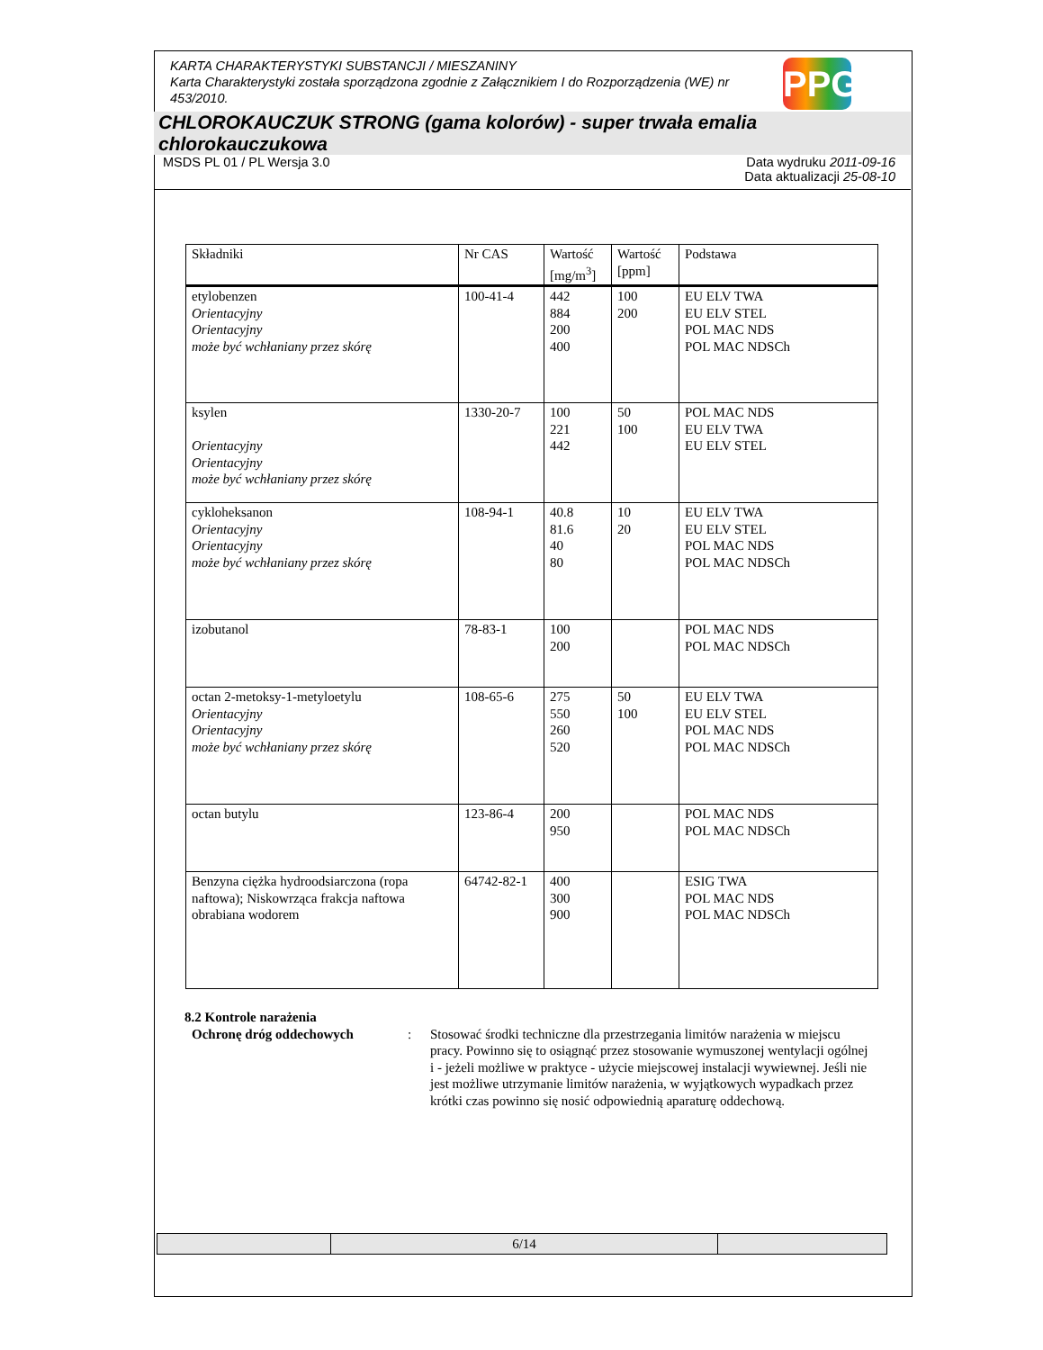KARTA CHARAKTERYSTYKI SUBSTANCJI / MIESZANINY
Karta Charakterystyki została sporządzona zgodnie z Załącznikiem I do Rozporządzenia (WE) nr 453/2010.
PPG
CHLOROKAUCZUK STRONG (gama kolorów) - super trwała emalia chlorokauczukowa
MSDS PL 01 / PL Wersja 3.0 Data wydruku 2011-09-16
Data aktualizacji 25-08-10
| Składniki | Nr CAS | Wartość [mg/m<sup>3</sup>] | Wartość [ppm] | Podstawa |
| --- | --- | --- | --- | --- |
| etylobenzen Orientacyjny Orientacyjny może być wchłaniany przez skórę | 100-41-4 | 442 884 200 400 | 100 200 | EU ELV TWA EU ELV STEL POL MAC NDS POL MAC NDSCh |
| ksylen Orientacyjny Orientacyjny może być wchłaniany przez skórę | 1330-20-7 | 100 221 442 | 50 100 | POL MAC NDS EU ELV TWA EU ELV STEL |
| cykloheksanon Orientacyjny Orientacyjny może być wchłaniany przez skórę | 108-94-1 | 40.8 81.6 40 80 | 10 20 | EU ELV TWA EU ELV STEL POL MAC NDS POL MAC NDSCh |
| izobutanol | 78-83-1 | 100 200 | | POL MAC NDS POL MAC NDSCh |
| octan 2-metoksy-1-metyloetylu Orientacyjny Orientacyjny może być wchłaniany przez skórę | 108-65-6 | 275 550 260 520 | 50 100 | EU ELV TWA EU ELV STEL POL MAC NDS POL MAC NDSCh |
| octan butylu | 123-86-4 | 200 950 | | POL MAC NDS POL MAC NDSCh |
| Benzyna ciężka hydroodsiarczona (ropa naftowa); Niskowrząca frakcja naftowa obrabiana wodorem | 64742-82-1 | 400 300 900 | | ESIG TWA POL MAC NDS POL MAC NDSCh |
8.2 Kontrole narażenia
Ochronę dróg oddechowych: Stosować środki techniczne dla przestrzegania limitów narażenia w miejscu pracy. Powinno się to osiągnąć przez stosowanie wymuszonej wentylacji ogólnej i - jeżeli możliwe w praktyce - użycie miejscowej instalacji wywiewnej. Jeśli nie jest możliwe utrzymanie limitów narażenia, w wyjątkowych wypadkach przez krótki czas powinno się nosić odpowiednią aparaturę oddechową.
| | 6/14 | |